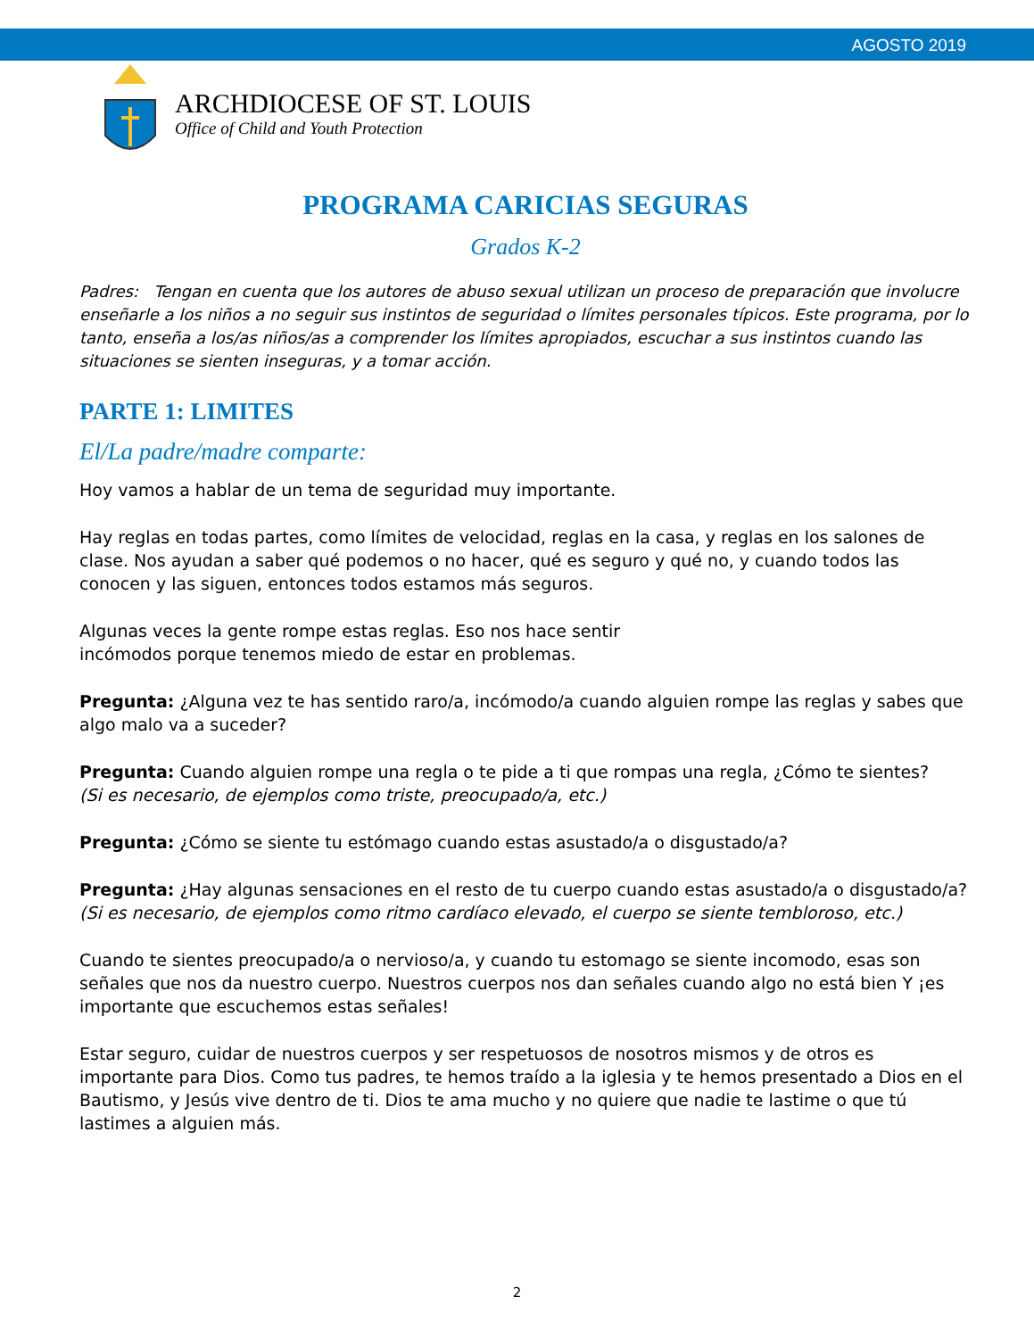AGOSTO 2019
ARCHDIOCESE OF ST. LOUIS
Office of Child and Youth Protection
PROGRAMA CARICIAS SEGURAS
Grados K-2
Padres: Tengan en cuenta que los autores de abuso sexual utilizan un proceso de preparación que involucre enseñarle a los niños a no seguir sus instintos de seguridad o límites personales típicos. Este programa, por lo tanto, enseña a los/as niños/as a comprender los límites apropiados, escuchar a sus instintos cuando las situaciones se sienten inseguras, y a tomar acción.
PARTE 1: LIMITES
El/La padre/madre comparte:
Hoy vamos a hablar de un tema de seguridad muy importante.
Hay reglas en todas partes, como límites de velocidad, reglas en la casa, y reglas en los salones de clase. Nos ayudan a saber qué podemos o no hacer, qué es seguro y qué no, y cuando todos las conocen y las siguen, entonces todos estamos más seguros.
Algunas veces la gente rompe estas reglas. Eso nos hace sentir
incómodos porque tenemos miedo de estar en problemas.
Pregunta: ¿Alguna vez te has sentido raro/a, incómodo/a cuando alguien rompe las reglas y sabes que algo malo va a suceder?
Pregunta: Cuando alguien rompe una regla o te pide a ti que rompas una regla, ¿Cómo te sientes?
(Si es necesario, de ejemplos como triste, preocupado/a, etc.)
Pregunta: ¿Cómo se siente tu estómago cuando estas asustado/a o disgustado/a?
Pregunta: ¿Hay algunas sensaciones en el resto de tu cuerpo cuando estas asustado/a o disgustado/a?
(Si es necesario, de ejemplos como ritmo cardíaco elevado, el cuerpo se siente tembloroso, etc.)
Cuando te sientes preocupado/a o nervioso/a, y cuando tu estomago se siente incomodo, esas son señales que nos da nuestro cuerpo. Nuestros cuerpos nos dan señales cuando algo no está bien Y ¡es importante que escuchemos estas señales!
Estar seguro, cuidar de nuestros cuerpos y ser respetuosos de nosotros mismos y de otros es importante para Dios. Como tus padres, te hemos traído a la iglesia y te hemos presentado a Dios en el Bautismo, y Jesús vive dentro de ti. Dios te ama mucho y no quiere que nadie te lastime o que tú lastimes a alguien más.
2